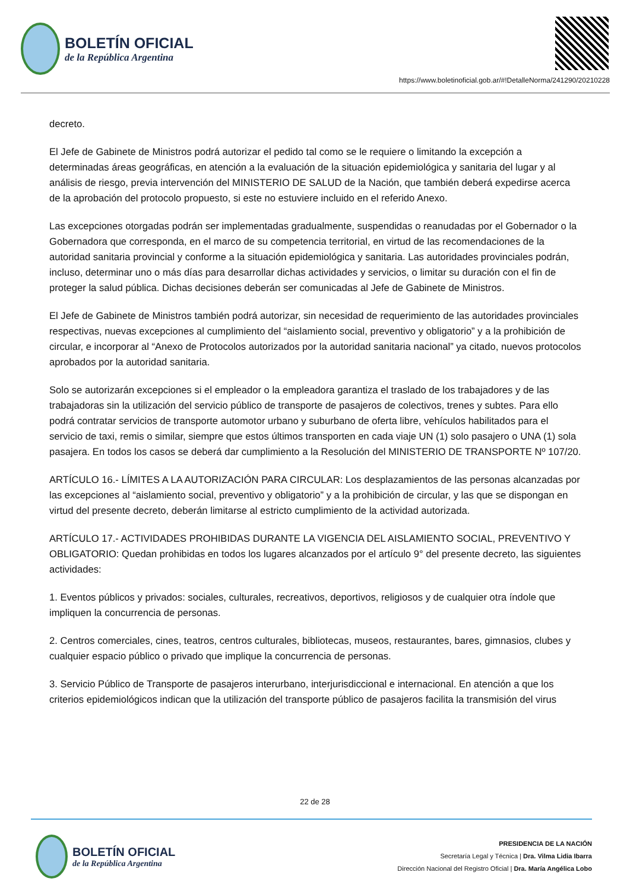BOLETÍN OFICIAL
de la República Argentina
https://www.boletinoficial.gob.ar/#!DetalleNorma/241290/20210228
decreto.
El Jefe de Gabinete de Ministros podrá autorizar el pedido tal como se le requiere o limitando la excepción a determinadas áreas geográficas, en atención a la evaluación de la situación epidemiológica y sanitaria del lugar y al análisis de riesgo, previa intervención del MINISTERIO DE SALUD de la Nación, que también deberá expedirse acerca de la aprobación del protocolo propuesto, si este no estuviere incluido en el referido Anexo.
Las excepciones otorgadas podrán ser implementadas gradualmente, suspendidas o reanudadas por el Gobernador o la Gobernadora que corresponda, en el marco de su competencia territorial, en virtud de las recomendaciones de la autoridad sanitaria provincial y conforme a la situación epidemiológica y sanitaria. Las autoridades provinciales podrán, incluso, determinar uno o más días para desarrollar dichas actividades y servicios, o limitar su duración con el fin de proteger la salud pública. Dichas decisiones deberán ser comunicadas al Jefe de Gabinete de Ministros.
El Jefe de Gabinete de Ministros también podrá autorizar, sin necesidad de requerimiento de las autoridades provinciales respectivas, nuevas excepciones al cumplimiento del “aislamiento social, preventivo y obligatorio” y a la prohibición de circular, e incorporar al “Anexo de Protocolos autorizados por la autoridad sanitaria nacional” ya citado, nuevos protocolos aprobados por la autoridad sanitaria.
Solo se autorizarán excepciones si el empleador o la empleadora garantiza el traslado de los trabajadores y de las trabajadoras sin la utilización del servicio público de transporte de pasajeros de colectivos, trenes y subtes. Para ello podrá contratar servicios de transporte automotor urbano y suburbano de oferta libre, vehículos habilitados para el servicio de taxi, remis o similar, siempre que estos últimos transporten en cada viaje UN (1) solo pasajero o UNA (1) sola pasajera. En todos los casos se deberá dar cumplimiento a la Resolución del MINISTERIO DE TRANSPORTE Nº 107/20.
ARTÍCULO 16.- LÍMITES A LA AUTORIZACIÓN PARA CIRCULAR: Los desplazamientos de las personas alcanzadas por las excepciones al “aislamiento social, preventivo y obligatorio” y a la prohibición de circular, y las que se dispongan en virtud del presente decreto, deberán limitarse al estricto cumplimiento de la actividad autorizada.
ARTÍCULO 17.- ACTIVIDADES PROHIBIDAS DURANTE LA VIGENCIA DEL AISLAMIENTO SOCIAL, PREVENTIVO Y OBLIGATORIO: Quedan prohibidas en todos los lugares alcanzados por el artículo 9° del presente decreto, las siguientes actividades:
1. Eventos públicos y privados: sociales, culturales, recreativos, deportivos, religiosos y de cualquier otra índole que impliquen la concurrencia de personas.
2. Centros comerciales, cines, teatros, centros culturales, bibliotecas, museos, restaurantes, bares, gimnasios, clubes y cualquier espacio público o privado que implique la concurrencia de personas.
3. Servicio Público de Transporte de pasajeros interurbano, interjurisdiccional e internacional. En atención a que los criterios epidemiológicos indican que la utilización del transporte público de pasajeros facilita la transmisión del virus
22 de 28
BOLETÍN OFICIAL
de la República Argentina
PRESIDENCIA DE LA NACIÓN
Secretaría Legal y Técnica | Dra. Vilma Lidia Ibarra
Dirección Nacional del Registro Oficial | Dra. María Angélica Lobo